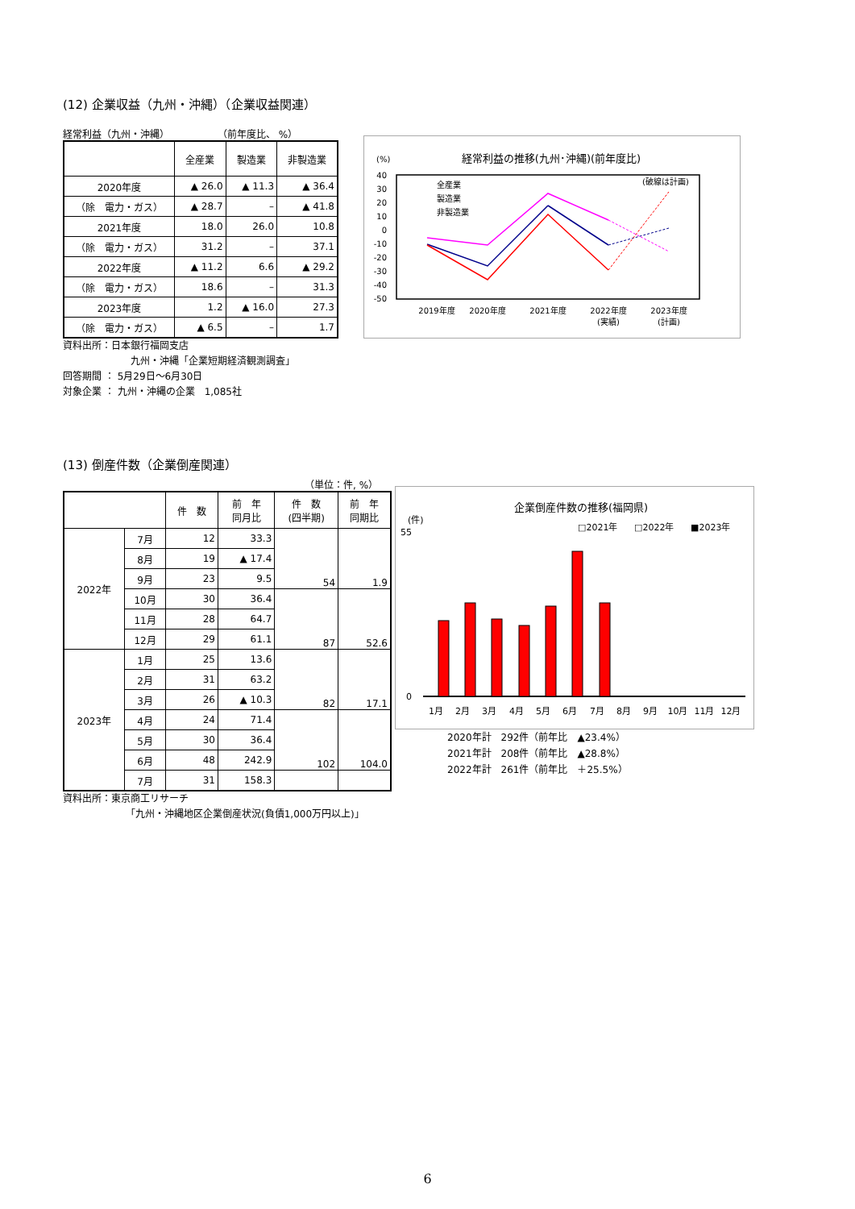(12) 企業収益（九州・沖縄）（企業収益関連）
経常利益（九州・沖縄）　　　　　　（前年度比、 %）
| | 全産業 | 製造業 | 非製造業 |
| --- | --- | --- | --- |
| 2020年度 | ▲ 26.0 | ▲ 11.3 | ▲ 36.4 |
| （除 電力・ガス） | ▲ 28.7 | – | ▲ 41.8 |
| 2021年度 | 18.0 | 26.0 | 10.8 |
| （除 電力・ガス） | 31.2 | – | 37.1 |
| 2022年度 | ▲ 11.2 | 6.6 | ▲ 29.2 |
| （除 電力・ガス） | 18.6 | – | 31.3 |
| 2023年度 | 1.2 | ▲ 16.0 | 27.3 |
| （除 電力・ガス） | ▲ 6.5 | – | 1.7 |
資料出所：日本銀行福岡支店
　　　　　　　九州・沖縄「企業短期経済観測調査」
回答期間 ： 5月29日～6月30日
対象企業 ： 九州・沖縄の企業　1,085社
経常利益の推移(九州･沖縄)(前年度比)
(%)
40
30
20
10
0
-10
-20
-30
-40
-50
(破線は計画)
2019年度
2020年度
2021年度
2022年度
(実績)
2023年度
(計画)
全産業
製造業
非製造業
(13) 倒産件数（企業倒産関連）
（単位：件, %）
| | | 件 数 | 前 年 同月比 | 件 数 (四半期) | 前 年 同期比 |
| --- | --- | --- | --- | --- | --- |
| 2022年 | 7月 | 12 | 33.3 | 54 | 1.9 |
| | 8月 | 19 | ▲ 17.4 | | |
| | 9月 | 23 | 9.5 | | |
| | 10月 | 30 | 36.4 | 87 | 52.6 |
| | 11月 | 28 | 64.7 | | |
| | 12月 | 29 | 61.1 | | |
| 2023年 | 1月 | 25 | 13.6 | 82 | 17.1 |
| | 2月 | 31 | 63.2 | | |
| | 3月 | 26 | ▲ 10.3 | | |
| | 4月 | 24 | 71.4 | 102 | 104.0 |
| | 5月 | 30 | 36.4 | | |
| | 6月 | 48 | 242.9 | | |
| | 7月 | 31 | 158.3 | | |
資料出所：東京商工リサーチ
　　　　　　　「九州・沖縄地区企業倒産状況(負債1,000万円以上)」
企業倒産件数の推移(福岡県)
(件)
□2021年
□2022年
■2023年
55
0
1月
2月
3月
4月
5月
6月
7月
8月
9月
10月
11月
12月
2020年計　292件（前年比　▲23.4%）
2021年計　208件（前年比　▲28.8%）
2022年計　261件（前年比　＋25.5%）
6